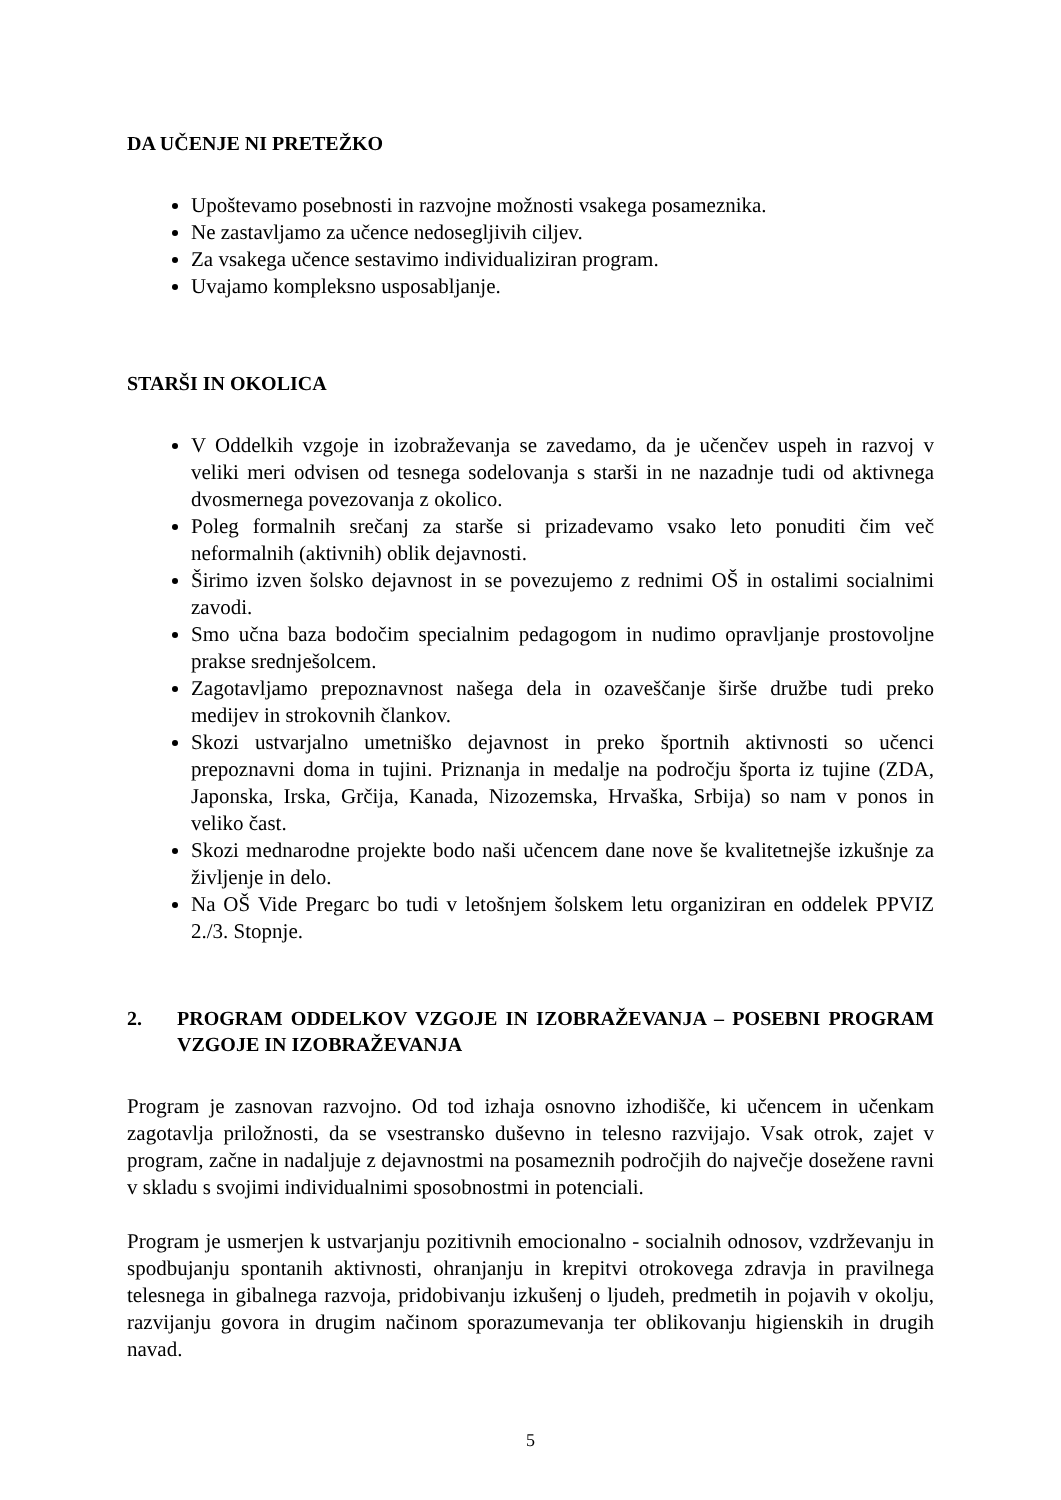DA UČENJE NI PRETEŽKO
Upoštevamo posebnosti in razvojne možnosti vsakega posameznika.
Ne zastavljamo za učence nedosegljivih ciljev.
Za vsakega učence sestavimo individualiziran program.
Uvajamo kompleksno usposabljanje.
STARŠI IN OKOLICA
V Oddelkih vzgoje in izobraževanja se zavedamo, da je učenčev uspeh in razvoj v veliki meri odvisen od tesnega sodelovanja s starši in ne nazadnje tudi od aktivnega dvosmernega povezovanja z okolico.
Poleg formalnih srečanj za starše si prizadevamo vsako leto ponuditi čim več neformalnih (aktivnih) oblik dejavnosti.
Širimo izven šolsko dejavnost in se povezujemo z rednimi OŠ in ostalimi socialnimi zavodi.
Smo učna baza bodočim specialnim pedagogom in nudimo opravljanje prostovoljne prakse srednješolcem.
Zagotavljamo prepoznavnost našega dela in ozaveščanje širše družbe tudi preko medijev in strokovnih člankov.
Skozi ustvarjalno umetniško dejavnost in preko športnih aktivnosti so učenci prepoznavni doma in tujini. Priznanja in medalje na področju športa iz tujine (ZDA, Japonska, Irska, Grčija, Kanada, Nizozemska, Hrvaška, Srbija) so nam v ponos in veliko čast.
Skozi mednarodne projekte bodo naši učencem dane nove še kvalitetnejše izkušnje za življenje in delo.
Na OŠ Vide Pregarc bo tudi v letošnjem šolskem letu organiziran en oddelek PPVIZ 2./3. Stopnje.
2. PROGRAM ODDELKOV VZGOJE IN IZOBRAŽEVANJA – POSEBNI PROGRAM VZGOJE IN IZOBRAŽEVANJA
Program je zasnovan razvojno. Od tod izhaja osnovno izhodišče, ki učencem in učenkam zagotavlja priložnosti, da se vsestransko duševno in telesno razvijajo. Vsak otrok, zajet v program, začne in nadaljuje z dejavnostmi na posameznih področjih do največje dosežene ravni v skladu s svojimi individualnimi sposobnostmi in potenciali.
Program je usmerjen k ustvarjanju pozitivnih emocionalno - socialnih odnosov, vzdrževanju in spodbujanju spontanih aktivnosti, ohranjanju in krepitvi otrokovega zdravja in pravilnega telesnega in gibalnega razvoja, pridobivanju izkušenj o ljudeh, predmetih in pojavih v okolju, razvijanju govora in drugim načinom sporazumevanja ter oblikovanju higienskih in drugih navad.
5